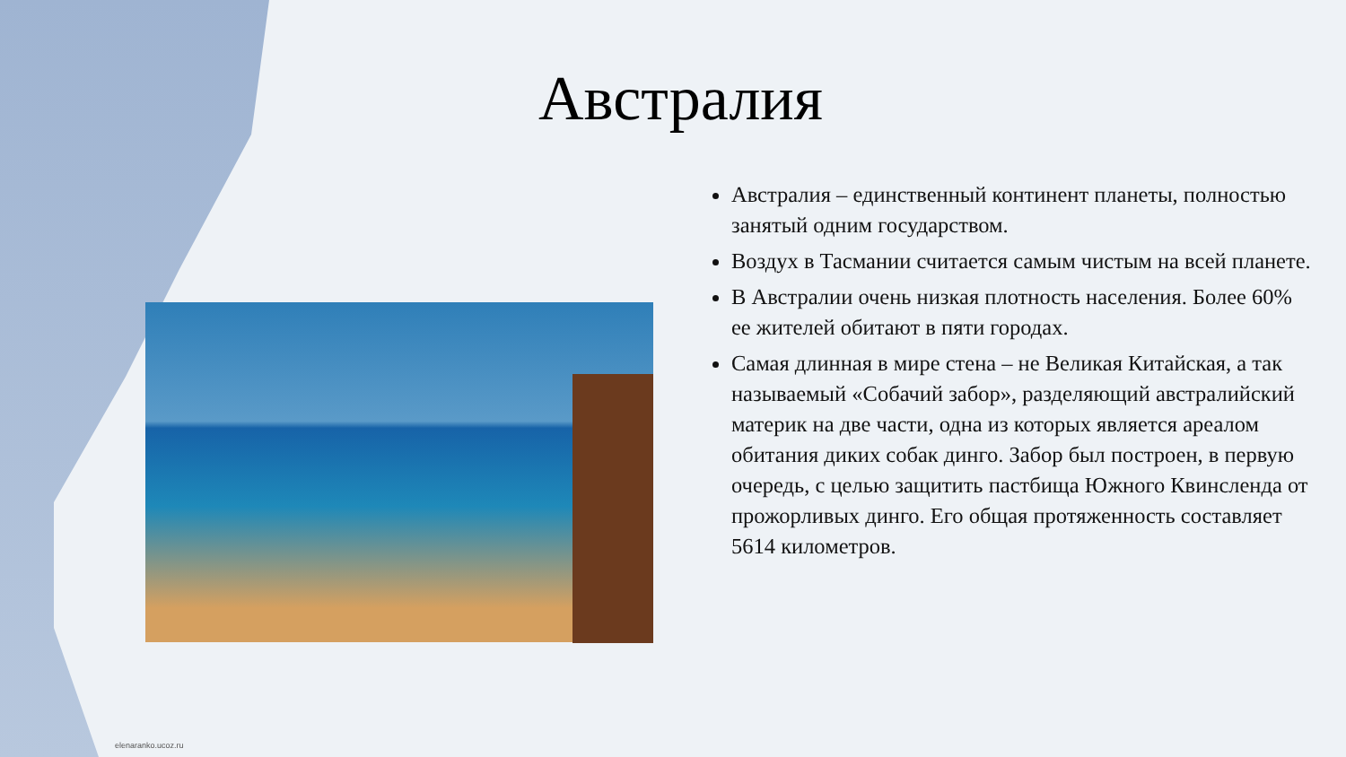Австралия
Австралия – единственный континент планеты, полностью занятый одним государством.
Воздух в Тасмании считается самым чистым на всей планете.
В Австралии очень низкая плотность населения. Более 60% ее жителей обитают в пяти городах.
Самая длинная в мире стена – не Великая Китайская, а так называемый «Собачий забор», разделяющий австралийский материк на две части, одна из которых является ареалом обитания диких собак динго. Забор был построен, в первую очередь, с целью защитить пастбища Южного Квинсленда от прожорливых динго. Его общая протяженность составляет 5614 километров.
elenaranko.ucoz.ru